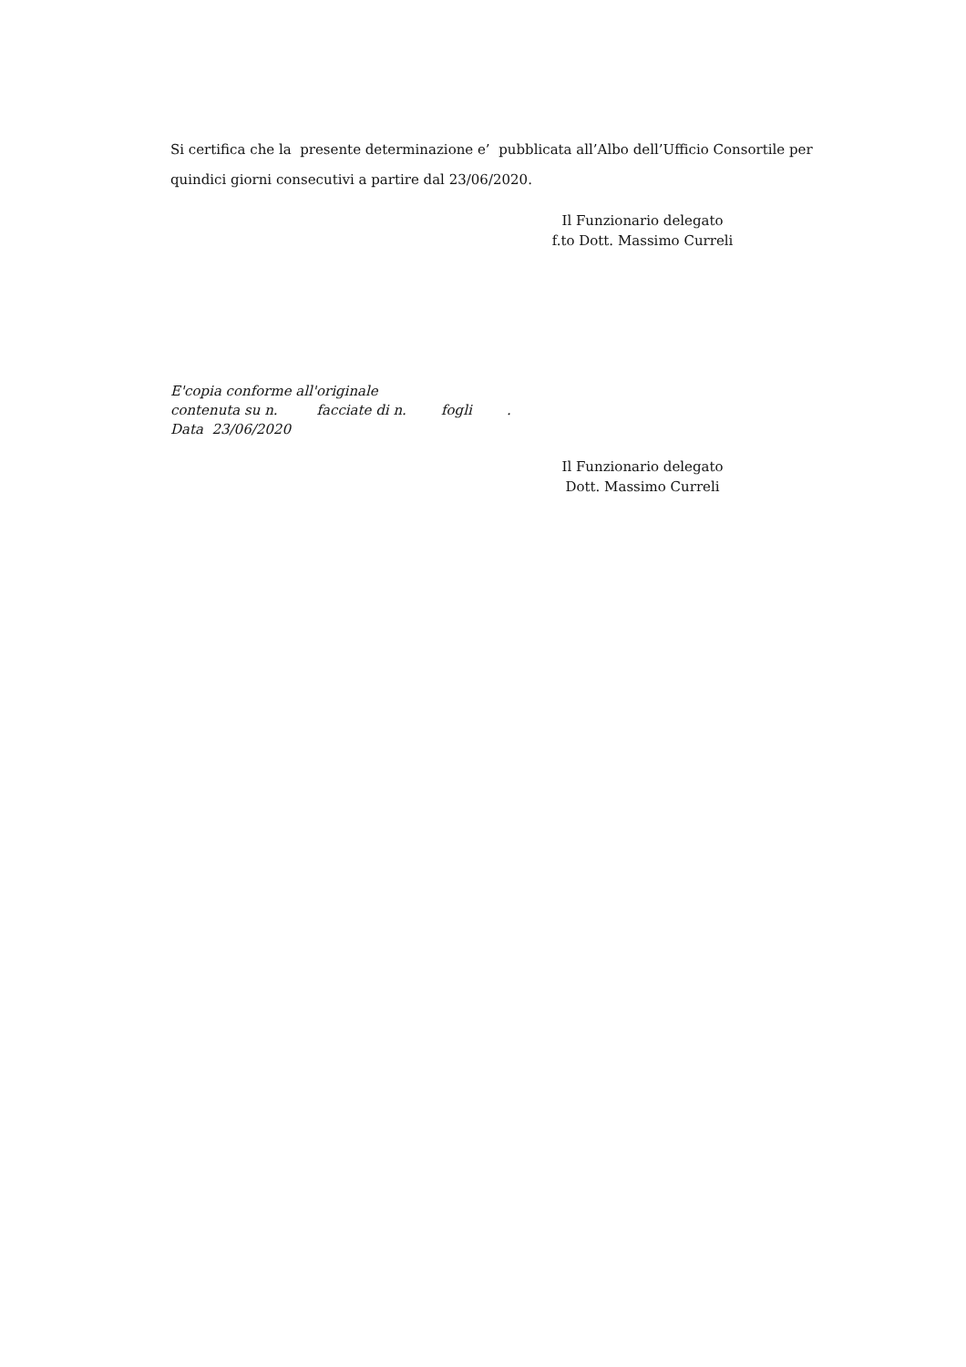Si certifica che la presente determinazione e’ pubblicata all’Albo dell’Ufficio Consortile per quindici giorni consecutivi a partire dal 23/06/2020.
Il Funzionario delegato
f.to Dott. Massimo Curreli
E'copia conforme all'originale contenuta su n. facciate di n. fogli . Data 23/06/2020
Il Funzionario delegato
Dott. Massimo Curreli